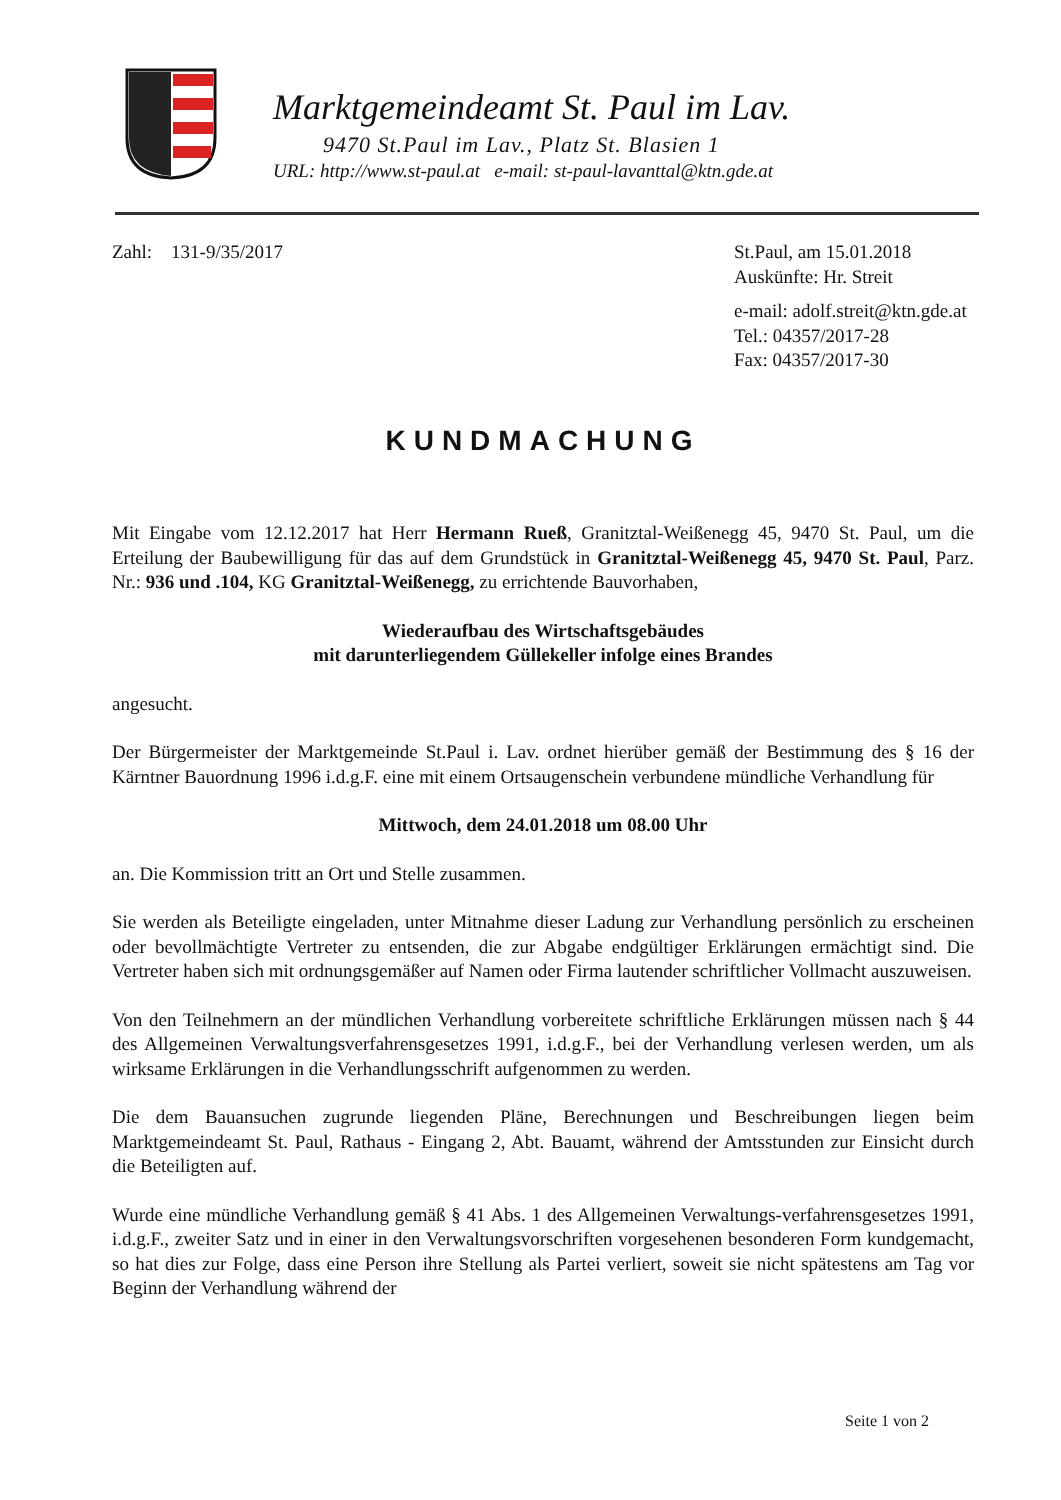Marktgemeindeamt St. Paul im Lav.
9470 St.Paul im Lav., Platz St. Blasien 1
URL: http://www.st-paul.at e-mail: st-paul-lavanttal@ktn.gde.at
Zahl: 131-9/35/2017 St.Paul, am 15.01.2018
Auskünfte: Hr. Streit
e-mail: adolf.streit@ktn.gde.at
Tel.: 04357/2017-28
Fax: 04357/2017-30
KUNDMACHUNG
Mit Eingabe vom 12.12.2017 hat Herr Hermann Rueß, Granitztal-Weißenegg 45, 9470 St. Paul, um die Erteilung der Baubewilligung für das auf dem Grundstück in Granitztal-Weißenegg 45, 9470 St. Paul, Parz. Nr.: 936 und .104, KG Granitztal-Weißenegg, zu errichtende Bauvorhaben,
Wiederaufbau des Wirtschaftsgebäudes
mit darunterliegendem Güllekeller infolge eines Brandes
angesucht.
Der Bürgermeister der Marktgemeinde St.Paul i. Lav. ordnet hierüber gemäß der Bestimmung des § 16 der Kärntner Bauordnung 1996 i.d.g.F. eine mit einem Ortsaugenschein verbundene mündliche Verhandlung für
Mittwoch, dem 24.01.2018 um 08.00 Uhr
an. Die Kommission tritt an Ort und Stelle zusammen.
Sie werden als Beteiligte eingeladen, unter Mitnahme dieser Ladung zur Verhandlung persönlich zu erscheinen oder bevollmächtigte Vertreter zu entsenden, die zur Abgabe endgültiger Erklärungen ermächtigt sind. Die Vertreter haben sich mit ordnungsgemäßer auf Namen oder Firma lautender schriftlicher Vollmacht auszuweisen.
Von den Teilnehmern an der mündlichen Verhandlung vorbereitete schriftliche Erklärungen müssen nach § 44 des Allgemeinen Verwaltungsverfahrensgesetzes 1991, i.d.g.F., bei der Verhandlung verlesen werden, um als wirksame Erklärungen in die Verhandlungsschrift aufgenommen zu werden.
Die dem Bauansuchen zugrunde liegenden Pläne, Berechnungen und Beschreibungen liegen beim Marktgemeindeamt St. Paul, Rathaus - Eingang 2, Abt. Bauamt, während der Amtsstunden zur Einsicht durch die Beteiligten auf.
Wurde eine mündliche Verhandlung gemäß § 41 Abs. 1 des Allgemeinen Verwaltungs-verfahrensgesetzes 1991, i.d.g.F., zweiter Satz und in einer in den Verwaltungsvorschriften vorgesehenen besonderen Form kundgemacht, so hat dies zur Folge, dass eine Person ihre Stellung als Partei verliert, soweit sie nicht spätestens am Tag vor Beginn der Verhandlung während der
Seite 1 von 2